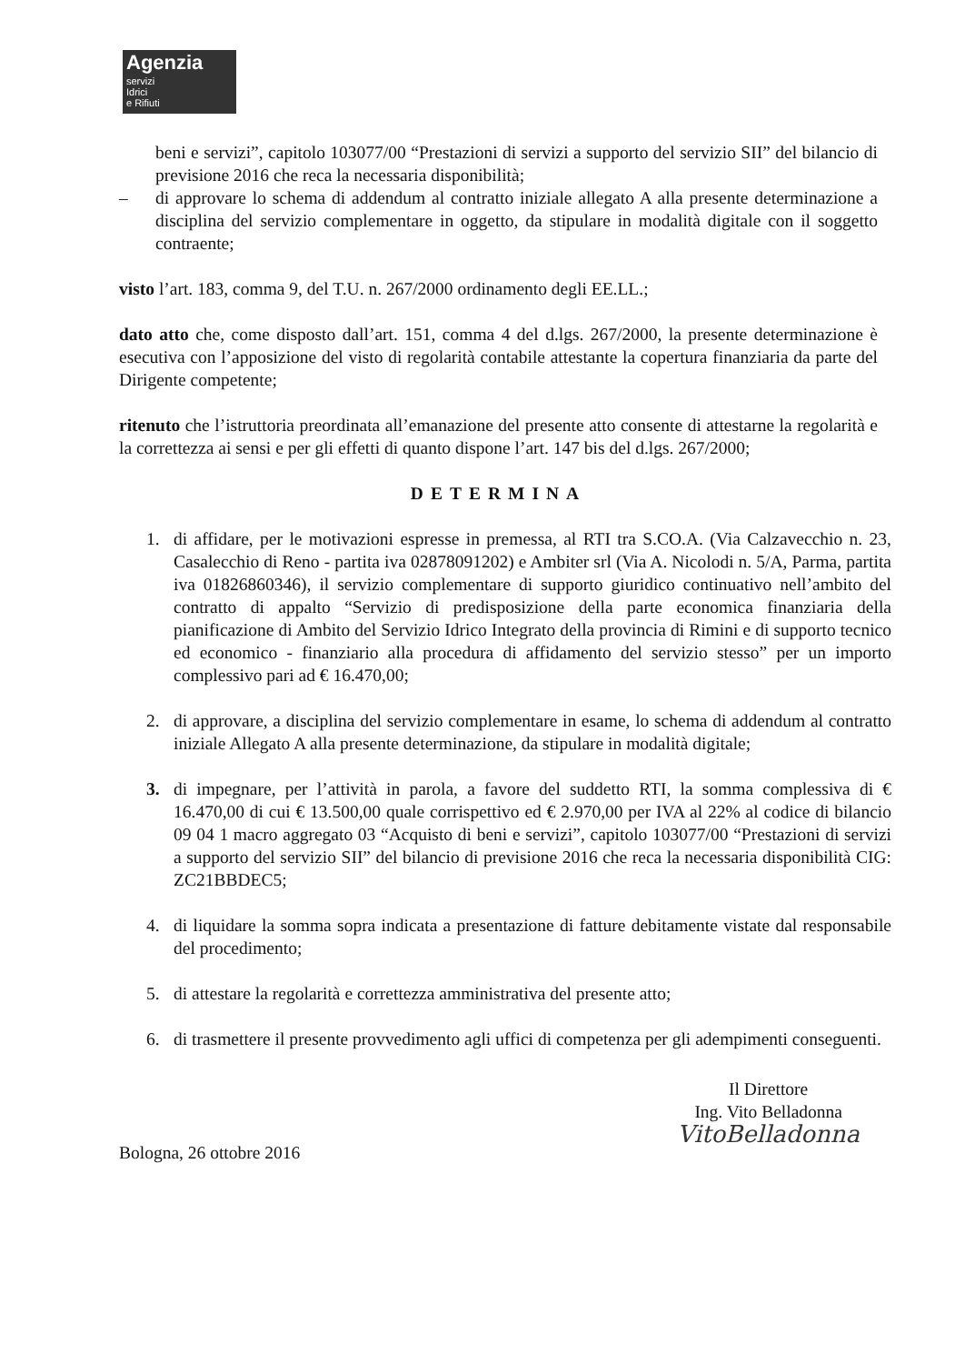Agenzia
servizi
Idrici
e Rifiuti
beni e servizi”, capitolo 103077/00 “Prestazioni di servizi a supporto del servizio SII” del bilancio di previsione 2016 che reca la necessaria disponibilità;
– di approvare lo schema di addendum al contratto iniziale allegato A alla presente determinazione a disciplina del servizio complementare in oggetto, da stipulare in modalità digitale con il soggetto contraente;
visto l’art. 183, comma 9, del T.U. n. 267/2000 ordinamento degli EE.LL.;
dato atto che, come disposto dall’art. 151, comma 4 del d.lgs. 267/2000, la presente determinazione è esecutiva con l’apposizione del visto di regolarità contabile attestante la copertura finanziaria da parte del Dirigente competente;
ritenuto che l’istruttoria preordinata all’emanazione del presente atto consente di attestarne la regolarità e la correttezza ai sensi e per gli effetti di quanto dispone l’art. 147 bis del d.lgs. 267/2000;
DETERMINA
1. di affidare, per le motivazioni espresse in premessa, al RTI tra S.CO.A. (Via Calzavecchio n. 23, Casalecchio di Reno - partita iva 02878091202) e Ambiter srl (Via A. Nicolodi n. 5/A, Parma, partita iva 01826860346), il servizio complementare di supporto giuridico continuativo nell’ambito del contratto di appalto “Servizio di predisposizione della parte economica finanziaria della pianificazione di Ambito del Servizio Idrico Integrato della provincia di Rimini e di supporto tecnico ed economico - finanziario alla procedura di affidamento del servizio stesso” per un importo complessivo pari ad € 16.470,00;
2. di approvare, a disciplina del servizio complementare in esame, lo schema di addendum al contratto iniziale Allegato A alla presente determinazione, da stipulare in modalità digitale;
3. di impegnare, per l’attività in parola, a favore del suddetto RTI, la somma complessiva di € 16.470,00 di cui € 13.500,00 quale corrispettivo ed € 2.970,00 per IVA al 22% al codice di bilancio 09 04 1 macro aggregato 03 “Acquisto di beni e servizi”, capitolo 103077/00 “Prestazioni di servizi a supporto del servizio SII” del bilancio di previsione 2016 che reca la necessaria disponibilità CIG: ZC21BBDEC5;
4. di liquidare la somma sopra indicata a presentazione di fatture debitamente vistate dal responsabile del procedimento;
5. di attestare la regolarità e correttezza amministrativa del presente atto;
6. di trasmettere il presente provvedimento agli uffici di competenza per gli adempimenti conseguenti.
Bologna, 26 ottobre 2016
Il Direttore
Ing. Vito Belladonna
VitoBelladonna